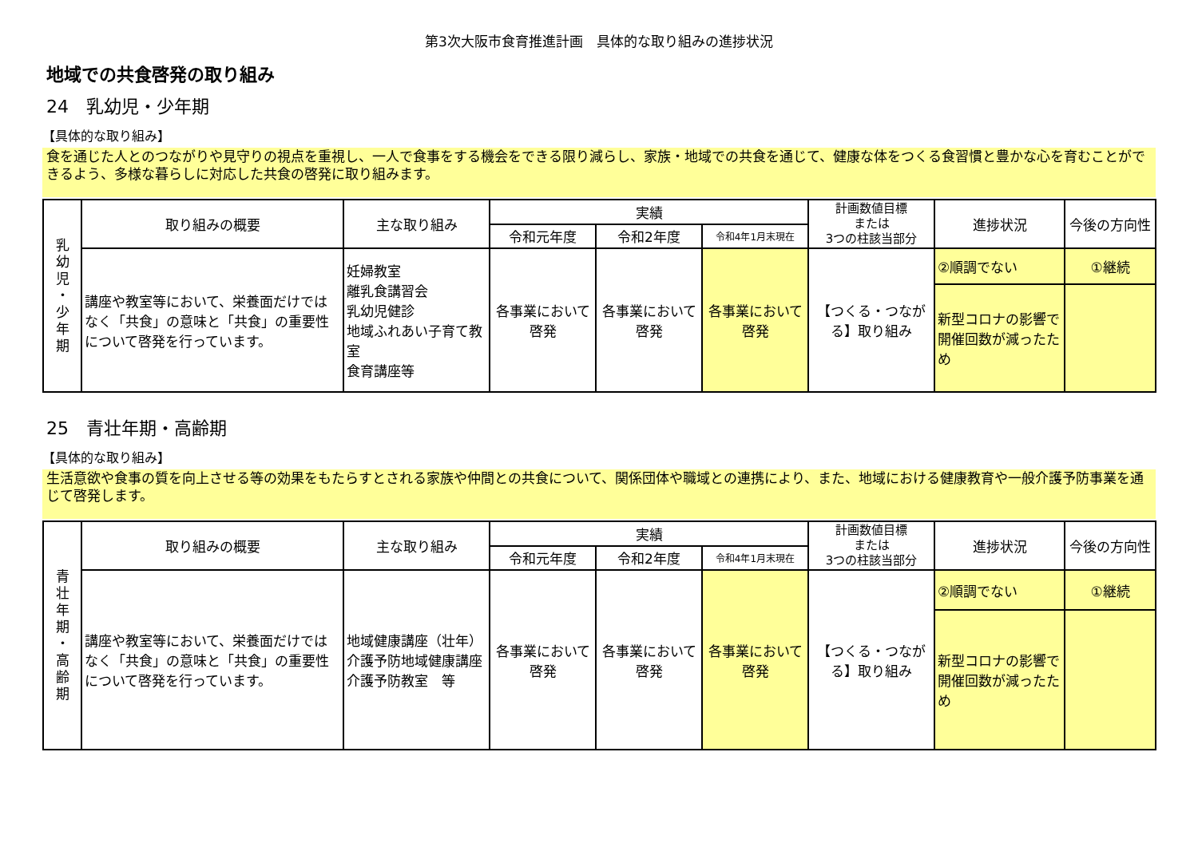第3次大阪市食育推進計画　具体的な取り組みの進捗状況
地域での共食啓発の取り組み
24　乳幼児・少年期
【具体的な取り組み】
食を通じた人とのつながりや見守りの視点を重視し、一人で食事をする機会をできる限り減らし、家族・地域での共食を通じて、健康な体をつくる食習慣と豊かな心を育むことができるよう、多様な暮らしに対応した共食の啓発に取り組みます。
| 乳 幼 児 ・ 少 年 期 | 取り組みの概要 | 主な取り組み | 実績 | | | 計画数値目標 または 3つの柱該当部分 | 進捗状況 | 今後の方向性 |
| | | | 令和元年度 | 令和2年度 | 令和4年1月末現在 | | | |
| | 講座や教室等において、栄養面だけではなく「共食」の意味と「共食」の重要性について啓発を行っています。 | 妊婦教室 離乳食講習会 乳幼児健診 地域ふれあい子育て教室 食育講座等 | 各事業において啓発 | 各事業において啓発 | 各事業において啓発 | 【つくる・つながる】取り組み | ②順調でない | ①継続 |
| | | | | | | | 新型コロナの影響で開催回数が減ったため | |
25　青壮年期・高齢期
【具体的な取り組み】
生活意欲や食事の質を向上させる等の効果をもたらすとされる家族や仲間との共食について、関係団体や職域との連携により、また、地域における健康教育や一般介護予防事業を通じて啓発します。
| 青 壮 年 期 ・ 高 齢 期 | 取り組みの概要 | 主な取り組み | 実績 | | | 計画数値目標 または 3つの柱該当部分 | 進捗状況 | 今後の方向性 |
| | | | 令和元年度 | 令和2年度 | 令和4年1月末現在 | | | |
| | 講座や教室等において、栄養面だけではなく「共食」の意味と「共食」の重要性について啓発を行っています。 | 地域健康講座（壮年） 介護予防地域健康講座 介護予防教室 等 | 各事業において啓発 | 各事業において啓発 | 各事業において啓発 | 【つくる・つながる】取り組み | ②順調でない | ①継続 |
| | | | | | | | 新型コロナの影響で開催回数が減ったため | |